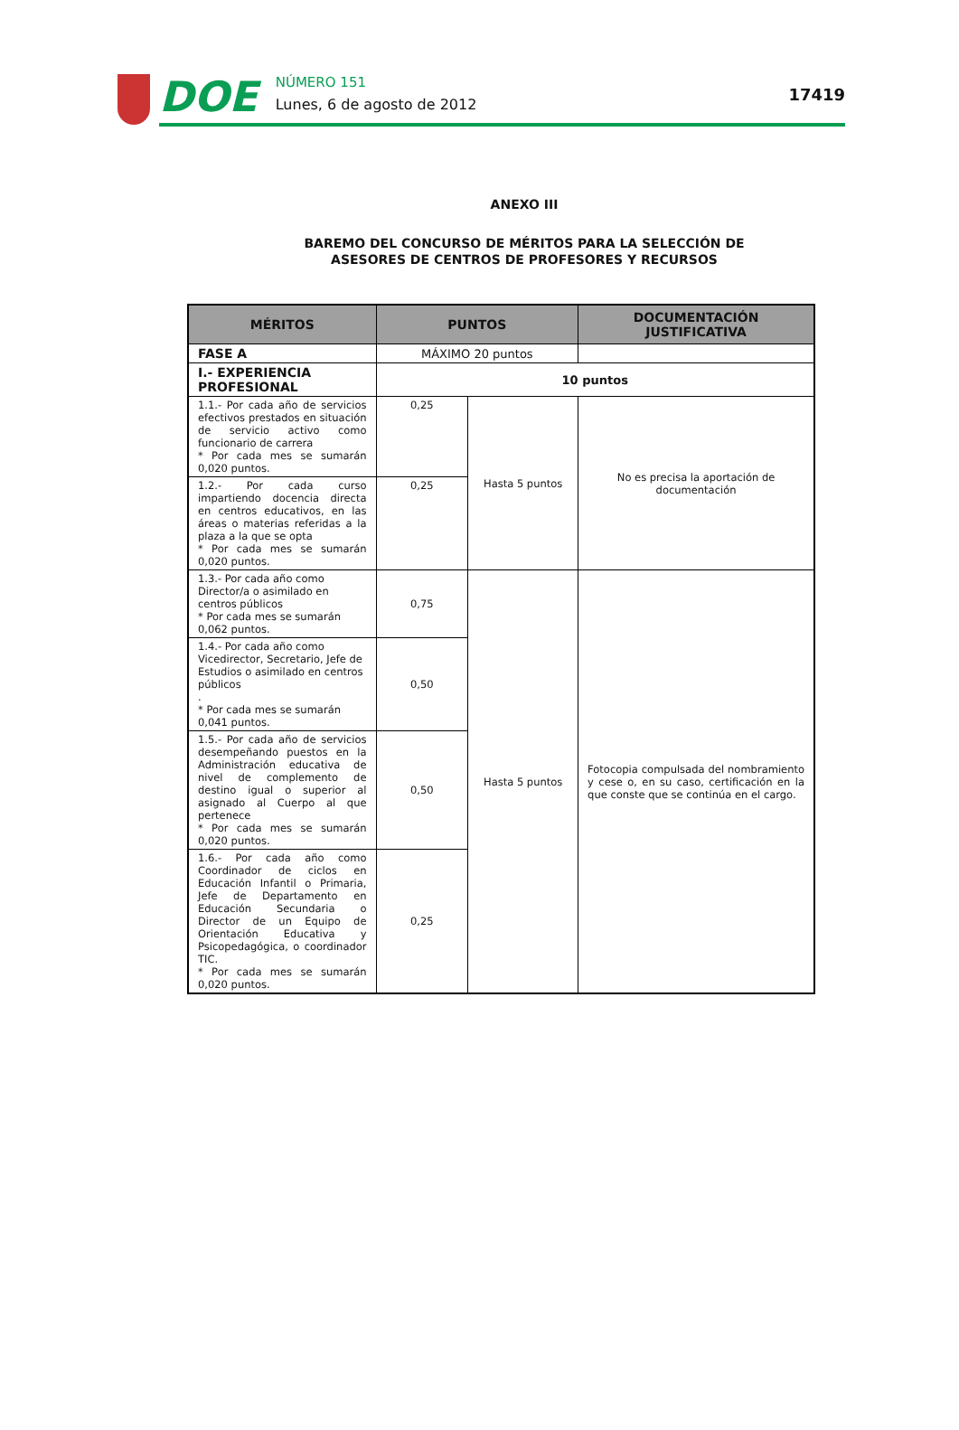DOE
NÚMERO 151
Lunes, 6 de agosto de 2012
17419
ANEXO III
BAREMO DEL CONCURSO DE MÉRITOS PARA LA SELECCIÓN DE
ASESORES DE CENTROS DE PROFESORES Y RECURSOS
| MÉRITOS | PUNTOS | | DOCUMENTACIÓN JUSTIFICATIVA |
| --- | --- | --- | --- |
| FASE A | MÁXIMO 20 puntos | | |
| I.- EXPERIENCIA PROFESIONAL | 10 puntos | | |
| 1.1.- Por cada año de servicios efectivos prestados en situación de servicio activo como funcionario de carrera * Por cada mes se sumarán 0,020 puntos. | 0,25 | Hasta 5 puntos | No es precisa la aportación de documentación |
| 1.2.- Por cada curso impartiendo docencia directa en centros educativos, en las áreas o materias referidas a la plaza a la que se opta * Por cada mes se sumarán 0,020 puntos. | 0,25 | | |
| 1.3.- Por cada año como Director/a o asimilado en centros públicos * Por cada mes se sumarán 0,062 puntos. | 0,75 | Hasta 5 puntos | Fotocopia compulsada del nombramiento y cese o, en su caso, certificación en la que conste que se continúa en el cargo. |
| 1.4.- Por cada año como Vicedirector, Secretario, Jefe de Estudios o asimilado en centros públicos . * Por cada mes se sumarán 0,041 puntos. | 0,50 | | |
| 1.5.- Por cada año de servicios desempeñando puestos en la Administración educativa de nivel de complemento de destino igual o superior al asignado al Cuerpo al que pertenece * Por cada mes se sumarán 0,020 puntos. | 0,50 | | |
| 1.6.- Por cada año como Coordinador de ciclos en Educación Infantil o Primaria, Jefe de Departamento en Educación Secundaria o Director de un Equipo de Orientación Educativa y Psicopedagógica, o coordinador TIC. * Por cada mes se sumarán 0,020 puntos. | 0,25 | | |